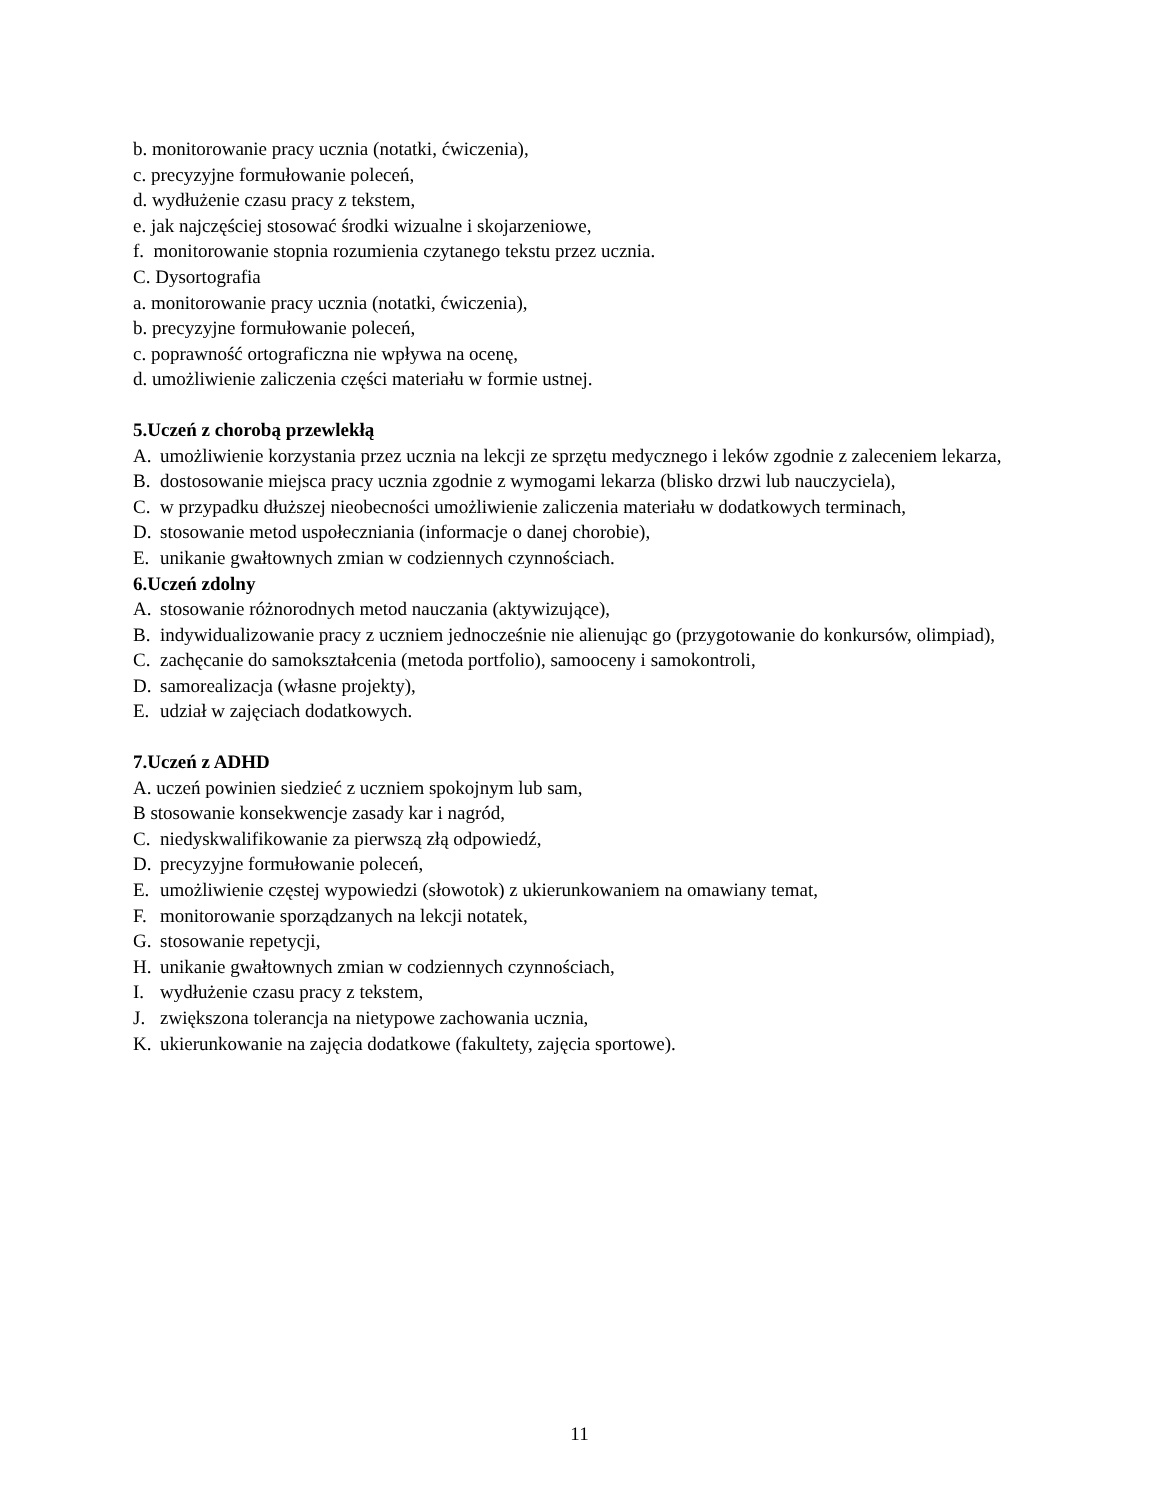b. monitorowanie pracy ucznia (notatki, ćwiczenia),
c. precyzyjne formułowanie poleceń,
d. wydłużenie czasu pracy z tekstem,
e. jak najczęściej stosować środki wizualne i skojarzeniowe,
f. monitorowanie stopnia rozumienia czytanego tekstu przez ucznia.
C. Dysortografia
a. monitorowanie pracy ucznia (notatki, ćwiczenia),
b. precyzyjne formułowanie poleceń,
c. poprawność ortograficzna nie wpływa na ocenę,
d. umożliwienie zaliczenia części materiału w formie ustnej.
5.Uczeń z chorobą przewlekłą
A. umożliwienie korzystania przez ucznia na lekcji ze sprzętu medycznego i leków zgodnie z zaleceniem lekarza,
B. dostosowanie miejsca pracy ucznia zgodnie z wymogami lekarza (blisko drzwi lub nauczyciela),
C. w przypadku dłuższej nieobecności umożliwienie zaliczenia materiału w dodatkowych terminach,
D. stosowanie metod uspołeczniania (informacje o danej chorobie),
E. unikanie gwałtownych zmian w codziennych czynnościach.
6.Uczeń zdolny
A. stosowanie różnorodnych metod nauczania (aktywizujące),
B. indywidualizowanie pracy z uczniem jednocześnie nie alienując go (przygotowanie do konkursów, olimpiad),
C. zachęcanie do samokształcenia (metoda portfolio), samooceny i samokontroli,
D. samorealizacja (własne projekty),
E. udział w zajęciach dodatkowych.
7.Uczeń z ADHD
A. uczeń powinien siedzieć z uczniem spokojnym lub sam,
B stosowanie konsekwencje zasady kar i nagród,
C. niedyskwalifikowanie za pierwszą złą odpowiedź,
D. precyzyjne formułowanie poleceń,
E. umożliwienie częstej wypowiedzi (słowotok) z ukierunkowaniem na omawiany temat,
F. monitorowanie sporządzanych na lekcji notatek,
G. stosowanie repetycji,
H. unikanie gwałtownych zmian w codziennych czynnościach,
I. wydłużenie czasu pracy z tekstem,
J. zwiększona tolerancja na nietypowe zachowania ucznia,
K. ukierunkowanie na zajęcia dodatkowe (fakultety, zajęcia sportowe).
11